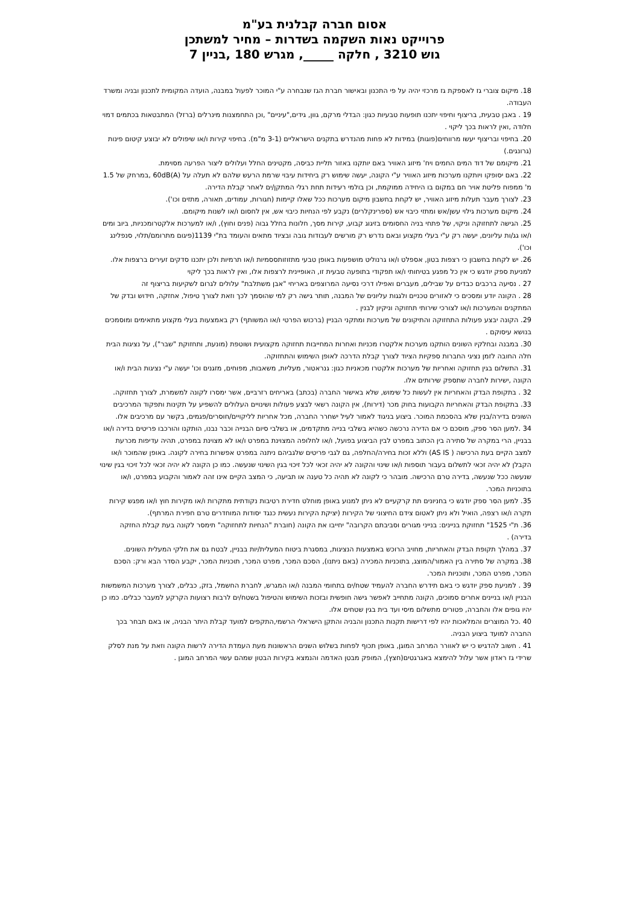אסום חברה קבלנית בע"מ
פרוייקט נאות השקמה בשדרות – מחיר למשתכן
גוש 3210 , חלקה _____, מגרש 180 ,בניין 7
18. מיקום צוברי גז לאספקת גז מרכזי יהיה על פי התכנון ובאישור חברת הגז שנבחרה ע"י המוכר לפעול במבנה, הועדה המקומית לתכנון ובניה ומשרד העבודה.
19 . באבן טבעית, בריצוף וחיפוי יתכנו תופעות טבעיות כגון: הבדלי מרקם, גוון, גידים,"עיניים" ,וכן התחמצנות מינרלים (ברזל) המתבטאות בכתמים דמוי חלודה ,ואין לראות בכך ליקוי .
20. בחיפוי ובריצוף יעשו מרווחים(פוגות) במידות לא פחות מהנדרש בתקנים הישראליים (3-1 מ"מ). בחיפוי קירות ו/או שיפולים לא יבוצע קיטום פינות (גרונגים.)
21. מיקומם של דוד המים החמים ויח' מיזוג האוויר באם יותקנו באזור תליית כביסה, מקטינים החלל ועלולים ליצור הפרעה מסוימת.
22. באם יסופקו ויותקנו מערכות מיזוג האוויר ע"י הקונה, יעשה שימוש רק ביחידות עיבוי שרמת הרעש שלהם לא תעלה על 60dB(A) ,במרחק של 1.5 מ' ממפוח פליטת אויר חם במקום בו היחידה ממוקמת, וכן בולמי רעידות תחת רגלי המתקן/ים לאחר קבלת הדירה.
23. לצורך מעבר תעלות מיזוג האוויר, יש לקחת בחשבון מיקום מערכות ככל שאלו קיימות (חגורות, עמודים, תאורה, מתזים וכו').
24. מיקום מערכות גילוי עשן/אש ומתזי כיבוי אש (ספרינקלרים) נקבע לפי הנחיות כיבוי אש, אין לחסום ו/או לשנות מיקומם.
25. הגישה לתחזוקה וניקוי, של פתחי בניה החסומים בזיגוג קבוע, קירות מסך, חלונות בחלל גבוה (פנים וחוץ), ו/או למערכות אלקטרומכניות, ביוב ומים ו/או גג/ות עליונים, יעשה רק ע"י בעלי מקצוע ובאם נדרש רק מורשים לעבודות גובה ובציוד מתאים והעומד בת"י 1139(פיגום מתרומם/תלוי, סנפלינג וכו').
26. יש לקחת בחשבון כי רצפות בטון, אספלט ו/או גרנוליט מושפעות באופן טבעי מתזוזותססמיות ו/או תרמיות ולכן יתכנו סדקים זעירים ברצפות אלו. למניעת ספק יודגש כי אין כל מפגע בטיחותי ו/או תפקודי בתופעה טבעית זו, האופיינית לרצפות אלו, ואין לראות בכך ליקוי
27 . נסיעה ברכבים כבדים על שבילים, מעברים ואפילו דרכי נסיעה המרוצפים באריחי "אבן משתלבת" עלולים לגרום לשקיעות בריצוף זה
28 . הקונה יודע ומסכים כי לאזורים טכניים ולגגות עליונים של המבנה, תותר גישה רק למי שהוסמך לכך וזאת לצורך טיפול, אחזקה, חידוש ובדק של המתקנים והמערכות ו/או לצורכי שירותי תחזוקה וניקיון לבנין .
29. הקונה יבצע פעולות התחזוקה והתיקונים של מערכות ומתקני הבניין (ברכוש הפרטי ו/או המשותף) רק באמצעות בעלי מקצוע מתאימים ומוסמכים בנושא עיסוקם .
30. במבנה ובחלקיו השונים הותקנו מערכות אלקטרו מכניות ואחרות המחייבות תחזוקה מקצועית ושוטפת (מונעת, ותחזוקת "שבר"), על נציגות הבית חלה החובה לזמן נציגי החברות ספקיות הציוד לצורך קבלת הדרכה לאופן השימוש והתחזוקה.
31. התשלום בגין תחזוקה ואחריות של מערכות אלקטרו מכאניות כגון: גנראטור, מעליות, משאבות, מפוחים, מזגנים וכו' יעשה ע"י נציגות הבית ו/או הקונה ,ישירות לחברה שתספק שירותים אלו.
32 . בתקופת הבדק והאחריות אין לעשות כל שימוש, שלא באישור החברה (בכתב) באריחים רזרביים, אשר ימסרו לקונה למשמרת, לצורך תחזוקה.
33. בתקופת הבדק והאחריות הקבועות בחוק מכר (דירות), אין הקונה רשאי לבצע פעולות ושינויים העלולים להשפיע על תקינות ותפקוד המרכיבים השונים בדירה/בנין שלא בהסכמת המוכר. ביצוע בניגוד לאמור לעיל ישחרר החברה, מכל אחריות לליקויים/חוסרים/פגמים, בקשר עם מרכיבים אלו.
34 .למען הסר ספק, מוסכם כי אם הדירה נרכשה כשהיא בשלבי בנייה מתקדמים, או בשלבי סיום הבנייה וכבר נבנו, הותקנו והורכבו פריטים בדירה ו/או בבניין, הרי במקרה של סתירה בין הכתוב במפרט לבין הביצוע בפועל, ו/או לחלופה המצוינת במפרט ו/או לא מצוינת במפרט, תהיה עדיפות מכרעת למצב הקיים בעת הרכישה ( AS IS) וללא זכות בחירה/החלפה, גם לגבי פריטים שלגביהם ניתנה במפרט אפשרות בחירה לקונה. באופן שהמוכר ו/או הקבלן לא יהיה זכאי לתשלום בעבור תוספות ו/או שינוי והקונה לא יהיה זכאי לכל זיכוי בגין השינוי שנעשה. כמו כן הקונה לא יהיה זכאי לכל זיכוי בגין שינוי שנעשה ככל שנעשה, בדירה טרם הרכישה. מובהר כי לקונה לא תהיה כל טענה או תביעה, כי המצב הקיים אינו זהה לאמור והקבוע במפרט, ו/או בתוכניות המכר.
35. למען הסר ספק יודגש כי בחניונים תת קרקעיים לא ניתן למנוע באופן מוחלט חדירת רטיבות נקודתית מתקרות ו/או מקירות חוץ ו/או מפגש קירות תקרה ו/או רצפה, הואיל ולא ניתן לאטום צידם החיצוני של הקירות (יציקת הקירות נעשית כנגד יסודות המוחדרים טרם חפירת המרתף).
36. ת"י 1525" תחזוקת בניינים: בנייני מגורים וסביבתם הקרובה" יחייבו את הקונה (חוברת "הנחיות לתחזוקה" תימסר לקונה בעת קבלת החזקה בדירה) .
37. במהלך תקופת הבדק והאחריות, מחויב הרוכש באמצעות הנציגות, במסגרת ביטוח המעלית/יות בבניין, לבטח גם את חלקי המעלית השונים.
38. במקרה של סתירה בין האמור/המוצג, בתוכניות המכירה (באם ניתנו), הסכם המכר, מפרט המכר, תוכניות המכר, יקבע הסדר הבא ורק: הסכם המכר, מפרט המכר, ותוכניות המכר.
39 . למניעת ספק יודגש כי באם תידרש החברה להעמיד שטח/ים בתחומי המבנה ו/או המגרש, לחברת החשמל, בזק, כבלים, לצורך מערכות המשמשות הבניין ו/או בניינים אחרים סמוכים, הקונה מתחייב לאפשר גישה חופשית ובזכות השימוש והטיפול בשטח/ים לרבות רצועות הקרקע למעבר כבלים. כמו כן יהיו גופים אלו והחברה, פטורים מתשלום מיסי ועד בית בגין שטחים אלו.
40 .כל המוצרים והמלאכות יהיו לפי דרישות תקנות התכנון והבניה והתקן הישראלי הרשמי,התקפים למועד קבלת היתר הבניה, או באם תבחר בכך החברה למועד ביצוע הבניה.
41 . חשוב להדגיש כי יש לאוורר המרחב המוגן, באופן תכוף לפחות בשלוש השנים הראשונות מעת העמדת הדירה לרשות הקונה וזאת על מנת לסלק שרידי גז ראדון אשר עלול להימצא באגרגטים(חצץ), המופק מבטן האדמה והנמצא בקירות הבטון שמהם עשוי המרחב המוגן .